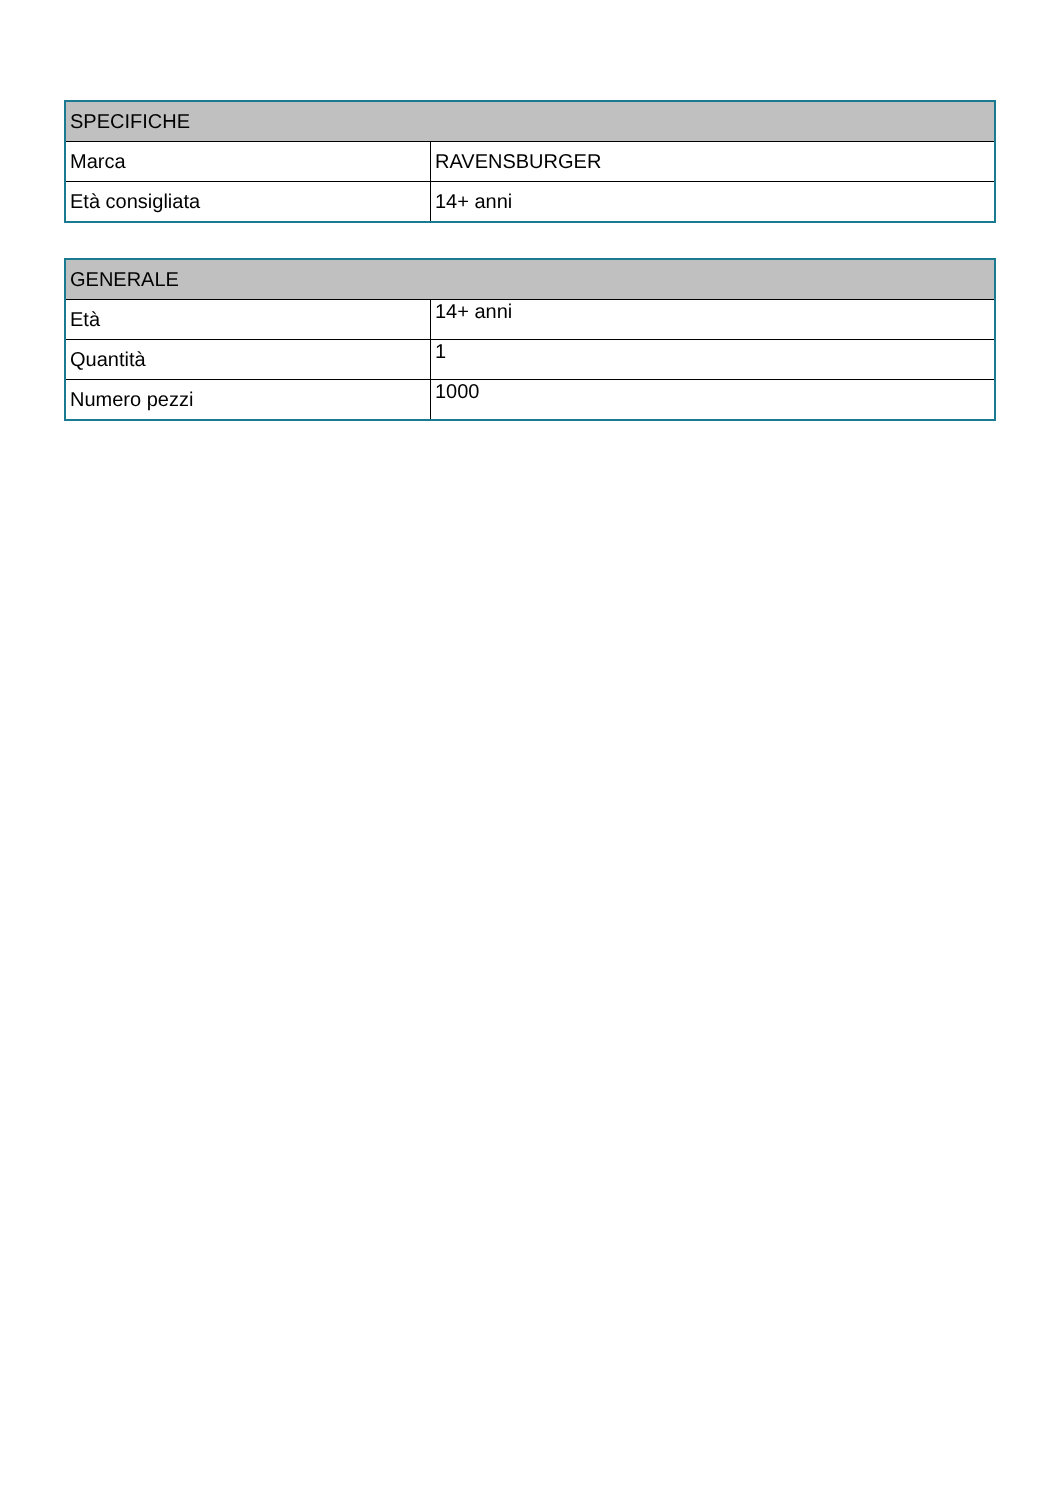| SPECIFICHE | |
| --- | --- |
| Marca | RAVENSBURGER |
| Età consigliata | 14+ anni |
| GENERALE | |
| --- | --- |
| Età | 14+ anni |
| Quantità | 1 |
| Numero pezzi | 1000 |